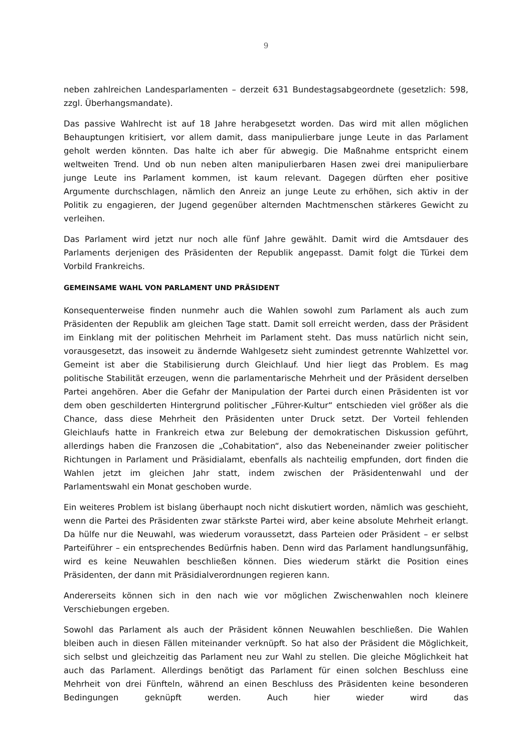9
neben zahlreichen Landesparlamenten – derzeit 631 Bundestagsabgeordnete (gesetzlich: 598, zzgl. Überhangsmandate).
Das passive Wahlrecht ist auf 18 Jahre herabgesetzt worden. Das wird mit allen möglichen Behauptungen kritisiert, vor allem damit, dass manipulierbare junge Leute in das Parlament geholt werden könnten. Das halte ich aber für abwegig. Die Maßnahme entspricht einem weltweiten Trend. Und ob nun neben alten manipulierbaren Hasen zwei drei manipulierbare junge Leute ins Parlament kommen, ist kaum relevant. Dagegen dürften eher positive Argumente durchschlagen, nämlich den Anreiz an junge Leute zu erhöhen, sich aktiv in der Politik zu engagieren, der Jugend gegenüber alternden Machtmenschen stärkeres Gewicht zu verleihen.
Das Parlament wird jetzt nur noch alle fünf Jahre gewählt. Damit wird die Amtsdauer des Parlaments derjenigen des Präsidenten der Republik angepasst. Damit folgt die Türkei dem Vorbild Frankreichs.
GEMEINSAME WAHL VON PARLAMENT UND PRÄSIDENT
Konsequenterweise finden nunmehr auch die Wahlen sowohl zum Parlament als auch zum Präsidenten der Republik am gleichen Tage statt. Damit soll erreicht werden, dass der Präsident im Einklang mit der politischen Mehrheit im Parlament steht. Das muss natürlich nicht sein, vorausgesetzt, das insoweit zu ändernde Wahlgesetz sieht zumindest getrennte Wahlzettel vor. Gemeint ist aber die Stabilisierung durch Gleichlauf. Und hier liegt das Problem. Es mag politische Stabilität erzeugen, wenn die parlamentarische Mehrheit und der Präsident derselben Partei angehören. Aber die Gefahr der Manipulation der Partei durch einen Präsidenten ist vor dem oben geschilderten Hintergrund politischer „Führer-Kultur“ entschieden viel größer als die Chance, dass diese Mehrheit den Präsidenten unter Druck setzt. Der Vorteil fehlenden Gleichlaufs hatte in Frankreich etwa zur Belebung der demokratischen Diskussion geführt, allerdings haben die Franzosen die „Cohabitation“, also das Nebeneinander zweier politischer Richtungen in Parlament und Präsidialamt, ebenfalls als nachteilig empfunden, dort finden die Wahlen jetzt im gleichen Jahr statt, indem zwischen der Präsidentenwahl und der Parlamentswahl ein Monat geschoben wurde.
Ein weiteres Problem ist bislang überhaupt noch nicht diskutiert worden, nämlich was geschieht, wenn die Partei des Präsidenten zwar stärkste Partei wird, aber keine absolute Mehrheit erlangt. Da hülfe nur die Neuwahl, was wiederum voraussetzt, dass Parteien oder Präsident – er selbst Parteiführer – ein entsprechendes Bedürfnis haben. Denn wird das Parlament handlungsunfähig, wird es keine Neuwahlen beschließen können. Dies wiederum stärkt die Position eines Präsidenten, der dann mit Präsidialverordnungen regieren kann.
Andererseits können sich in den nach wie vor möglichen Zwischenwahlen noch kleinere Verschiebungen ergeben.
Sowohl das Parlament als auch der Präsident können Neuwahlen beschließen. Die Wahlen bleiben auch in diesen Fällen miteinander verknüpft. So hat also der Präsident die Möglichkeit, sich selbst und gleichzeitig das Parlament neu zur Wahl zu stellen. Die gleiche Möglichkeit hat auch das Parlament. Allerdings benötigt das Parlament für einen solchen Beschluss eine Mehrheit von drei Fünfteln, während an einen Beschluss des Präsidenten keine besonderen Bedingungen geknüpft werden. Auch hier wieder wird das